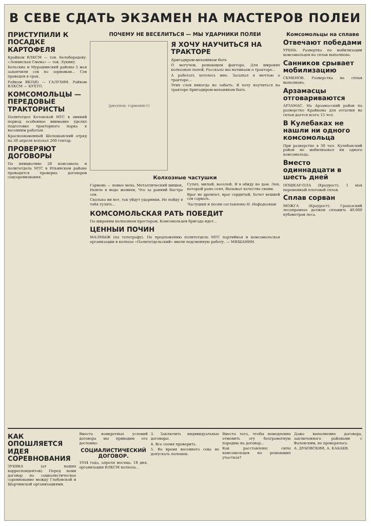В СЕВЕ СДАТЬ ЭКЗАМЕН НА МАСТЕРОВ ПОЛЕИ
ПРИСТУПИЛИ К ПОСАДКЕ КАРТОФЕЛЯ
Крайком ВЛКСМ — тов. Белобородову. «Ленинская Смена» — тов. Лукину.
Бельские и Мурашинский районы 5 мая закончили сев по зерновым... Сев проведен в срок.
Райком ВКП(б) — ГАЛУХИН. Райком ВЛКСМ — КУХТО.
КОМСОМОЛЬЦЫ — ПЕРЕДОВЫЕ ТРАКТОРИСТЫ
Политотдел Кетовской МТС в зимний период особенное внимание уделял подготовке тракторного парка к весенним работам.
Краснознаменный Шелошанский отряд на 30 апреля вспахал 200 гектар.
ПРОВЕРЯЮТ ДОГОВОРЫ
По инициативе 28 комсомола и политотдела МТС в Ильинском районе проводятся проверка договоров соцсоревнования.
ПОЧЕМУ НЕ ВЕСЕЛИТЬСЯ — МЫ УДАРНИКИ ПОЛЕИ
[рисунок: гармонист]
Я ХОЧУ НАУЧИТЬСЯ НА ТРАКТОРЕ
Бригадиром-механиком быть
О могучем, решающем факторе, Для широких колхозных полей, Рассказы мы начинаем о тракторе...
А работать хотелось мне. Засыпал я мечтою о тракторе...
Этих слов никогда не забыть: Я хочу научиться на тракторе Бригадиром-механиком быть.
Колхозные частушки
Гармонь — новые меха, Металлический шишек, Нынче в моде женихи, Что за ранний быстре сев.
Сколько ни нет, так уйдут ударники, Не пойду я тебя гулять...
Гулял, милый, веселей, Я в обиду не дам. Лен, который рано сеял, Вызывал качество своим.
Враг не дремлет, враг сердитый, Хочет вешней сев сорвать.
Частушки и песни составлены Н. Нефедьевым
КОМСОМОЛЬСКАЯ РАТЬ ПОБЕДИТ
По широким колхозным просторам, Комсомольцев бригада идет...
ЦЕННЫИ ПОЧИН
МАЛМЫЖ (по телеграфу). По предложению политотдела МТС партийная и комсомольская организации в колхозе «Политотдельский» ввели подсменную работу. — МИШАНИН.
Комсомольцы на сплаве
Отвечают победами
УРЕНЬ. Развертка по мобилизации комсомольцев на сплав выполнена.
Санников срывает мобилизацию
СЕМЕНОВ. Разверстка на сплав выполнена.
Арзамасцы отговариваются
АРЗАМАС. На Арзамасский район по разверстке Крайкома для отсылки на сплав дается всего 15 чел.
В Кулебаках не нашли ни одного комсомольца
При разверстке в 30 чел. Кулебакский район не мобилизовал ни одного комсомольца.
Вместо одиннадцати в шесть дней
ПОШКАР-ОЛА (Краурост). 1 мая переменный плотовой сплав.
Сплав сорван
МОЖГА (Краурост). Грахазский лесопромхоз должен сплавить 40.000 кубометров леса.
КАК ОПОШЛЯЕТСЯ ИДЕЯ СОРЕВНОВАНИЯ
ЗУЕВКА (от наших корреспондентов). Перед нами договор на социалистическое соревнование между Глобовской и Шарчинской организациями.
Вместо конкретных условий договора мы приводим его дословно:
СОЦИАЛИСТИЧЕСКИЙ ДОГОВОР.
1934 года, апреля месяца, 18 дня, организации ВЛКСМ колхоза...
3. Заключить индивидуальные договоры.
4. Все сеемя проверить.
5. Во время весеннего сева не допускать поломок.
Вместо того, чтобы немедленно отменить эту безграмотную пародию на договор...
Как расставлены силы комсомольцев на решающих участках?
Даже выполнение договора, заключенного районами с Фаленским, не проверялось.
А. ДУБОВСКИИ, А. КАБАЕВ.